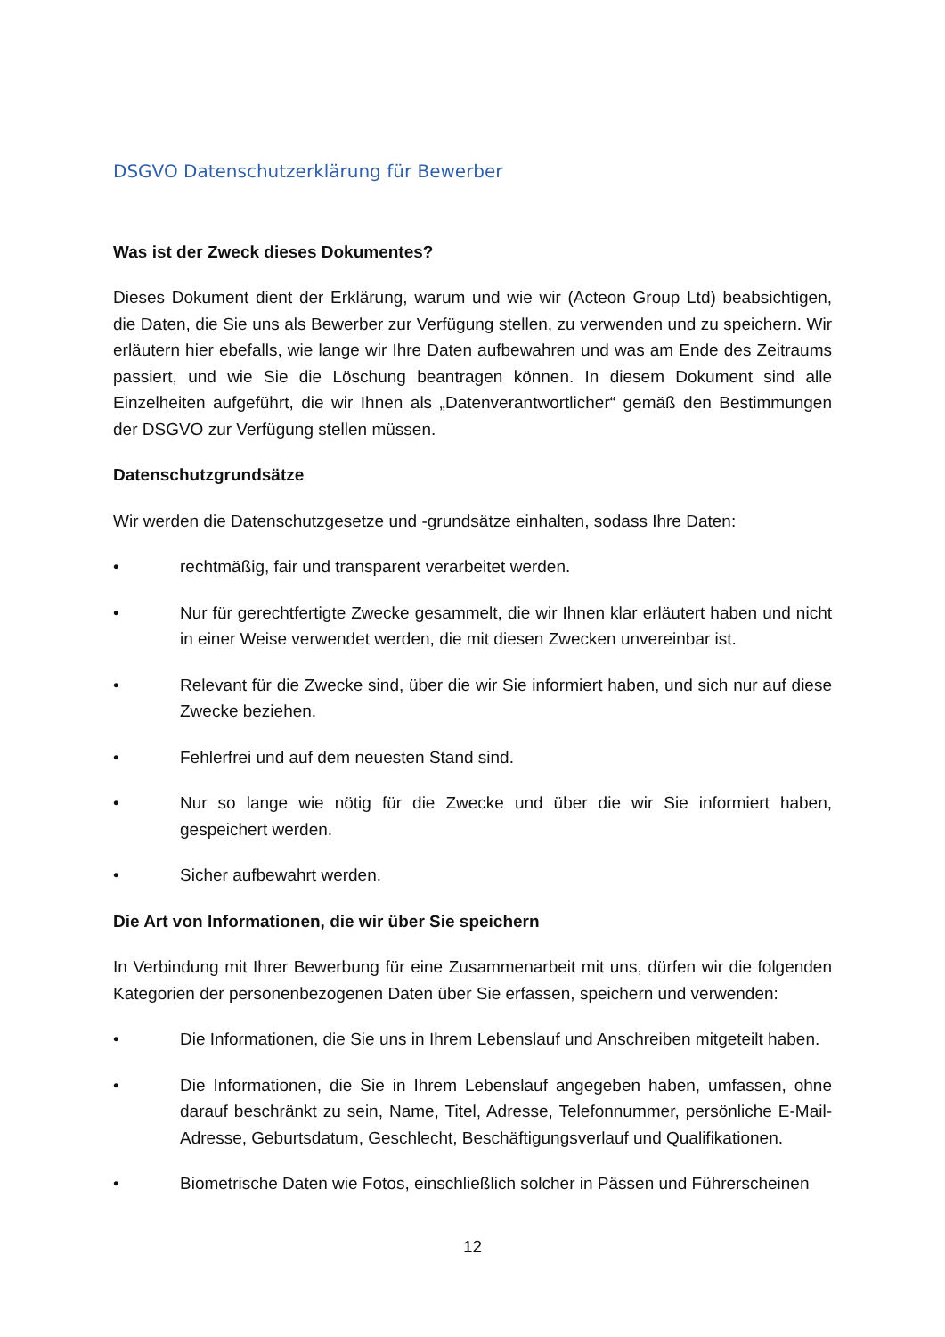DSGVO Datenschutzerklärung für Bewerber
Was ist der Zweck dieses Dokumentes?
Dieses Dokument dient der Erklärung, warum und wie wir (Acteon Group Ltd) beabsichtigen, die Daten, die Sie uns als Bewerber zur Verfügung stellen, zu verwenden und zu speichern. Wir erläutern hier ebefalls, wie lange wir Ihre Daten aufbewahren und was am Ende des Zeitraums passiert, und wie Sie die Löschung beantragen können. In diesem Dokument sind alle Einzelheiten aufgeführt, die wir Ihnen als „Datenverantwortlicher“ gemäß den Bestimmungen der DSGVO zur Verfügung stellen müssen.
Datenschutzgrundsätze
Wir werden die Datenschutzgesetze und -grundsätze einhalten, sodass Ihre Daten:
• rechtmäßig, fair und transparent verarbeitet werden.
• Nur für gerechtfertigte Zwecke gesammelt, die wir Ihnen klar erläutert haben und nicht in einer Weise verwendet werden, die mit diesen Zwecken unvereinbar ist.
• Relevant für die Zwecke sind, über die wir Sie informiert haben, und sich nur auf diese Zwecke beziehen.
• Fehlerfrei und auf dem neuesten Stand sind.
• Nur so lange wie nötig für die Zwecke und über die wir Sie informiert haben, gespeichert werden.
• Sicher aufbewahrt werden.
Die Art von Informationen, die wir über Sie speichern
In Verbindung mit Ihrer Bewerbung für eine Zusammenarbeit mit uns, dürfen wir die folgenden Kategorien der personenbezogenen Daten über Sie erfassen, speichern und verwenden:
• Die Informationen, die Sie uns in Ihrem Lebenslauf und Anschreiben mitgeteilt haben.
• Die Informationen, die Sie in Ihrem Lebenslauf angegeben haben, umfassen, ohne darauf beschränkt zu sein, Name, Titel, Adresse, Telefonnummer, persönliche E-Mail-Adresse, Geburtsdatum, Geschlecht, Beschäftigungsverlauf und Qualifikationen.
• Biometrische Daten wie Fotos, einschließlich solcher in Pässen und Führerscheinen
12